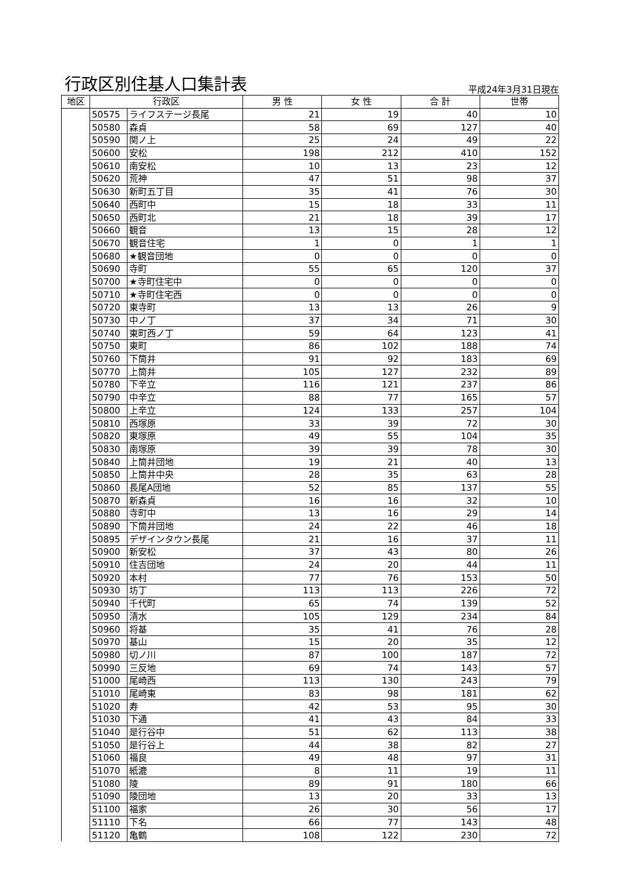行政区別住基人口集計表
平成24年3月31日現在
| 地区 | 行政区 | | 男 性 | 女 性 | 合 計 | 世帯 |
| --- | --- | --- | --- | --- | --- | --- |
| | 50575 | ライフステージ長尾 | 21 | 19 | 40 | 10 |
| | 50580 | 森貞 | 58 | 69 | 127 | 40 |
| | 50590 | 関ノ上 | 25 | 24 | 49 | 22 |
| | 50600 | 安松 | 198 | 212 | 410 | 152 |
| | 50610 | 南安松 | 10 | 13 | 23 | 12 |
| | 50620 | 荒神 | 47 | 51 | 98 | 37 |
| | 50630 | 新町五丁目 | 35 | 41 | 76 | 30 |
| | 50640 | 西町中 | 15 | 18 | 33 | 11 |
| | 50650 | 西町北 | 21 | 18 | 39 | 17 |
| | 50660 | 観音 | 13 | 15 | 28 | 12 |
| | 50670 | 観音住宅 | 1 | 0 | 1 | 1 |
| | 50680 | ★観音団地 | 0 | 0 | 0 | 0 |
| | 50690 | 寺町 | 55 | 65 | 120 | 37 |
| | 50700 | ★寺町住宅中 | 0 | 0 | 0 | 0 |
| | 50710 | ★寺町住宅西 | 0 | 0 | 0 | 0 |
| | 50720 | 東寺町 | 13 | 13 | 26 | 9 |
| | 50730 | 中ノ丁 | 37 | 34 | 71 | 30 |
| | 50740 | 東町西ノ丁 | 59 | 64 | 123 | 41 |
| | 50750 | 東町 | 86 | 102 | 188 | 74 |
| | 50760 | 下筒井 | 91 | 92 | 183 | 69 |
| | 50770 | 上筒井 | 105 | 127 | 232 | 89 |
| | 50780 | 下辛立 | 116 | 121 | 237 | 86 |
| | 50790 | 中辛立 | 88 | 77 | 165 | 57 |
| | 50800 | 上辛立 | 124 | 133 | 257 | 104 |
| | 50810 | 西塚原 | 33 | 39 | 72 | 30 |
| | 50820 | 東塚原 | 49 | 55 | 104 | 35 |
| | 50830 | 南塚原 | 39 | 39 | 78 | 30 |
| | 50840 | 上筒井団地 | 19 | 21 | 40 | 13 |
| | 50850 | 上筒井中央 | 28 | 35 | 63 | 28 |
| | 50860 | 長尾A団地 | 52 | 85 | 137 | 55 |
| | 50870 | 新森貞 | 16 | 16 | 32 | 10 |
| | 50880 | 寺町中 | 13 | 16 | 29 | 14 |
| | 50890 | 下筒井団地 | 24 | 22 | 46 | 18 |
| | 50895 | デザインタウン長尾 | 21 | 16 | 37 | 11 |
| | 50900 | 新安松 | 37 | 43 | 80 | 26 |
| | 50910 | 住吉団地 | 24 | 20 | 44 | 11 |
| | 50920 | 本村 | 77 | 76 | 153 | 50 |
| | 50930 | 坊丁 | 113 | 113 | 226 | 72 |
| | 50940 | 千代町 | 65 | 74 | 139 | 52 |
| | 50950 | 清水 | 105 | 129 | 234 | 84 |
| | 50960 | 将基 | 35 | 41 | 76 | 28 |
| | 50970 | 基山 | 15 | 20 | 35 | 12 |
| | 50980 | 切ノ川 | 87 | 100 | 187 | 72 |
| | 50990 | 三反地 | 69 | 74 | 143 | 57 |
| | 51000 | 尾崎西 | 113 | 130 | 243 | 79 |
| | 51010 | 尾崎東 | 83 | 98 | 181 | 62 |
| | 51020 | 寿 | 42 | 53 | 95 | 30 |
| | 51030 | 下通 | 41 | 43 | 84 | 33 |
| | 51040 | 是行谷中 | 51 | 62 | 113 | 38 |
| | 51050 | 是行谷上 | 44 | 38 | 82 | 27 |
| | 51060 | 福良 | 49 | 48 | 97 | 31 |
| | 51070 | 紙漉 | 8 | 11 | 19 | 11 |
| | 51080 | 陵 | 89 | 91 | 180 | 66 |
| | 51090 | 陵団地 | 13 | 20 | 33 | 13 |
| | 51100 | 福家 | 26 | 30 | 56 | 17 |
| | 51110 | 下名 | 66 | 77 | 143 | 48 |
| | 51120 | 亀鶴 | 108 | 122 | 230 | 72 |